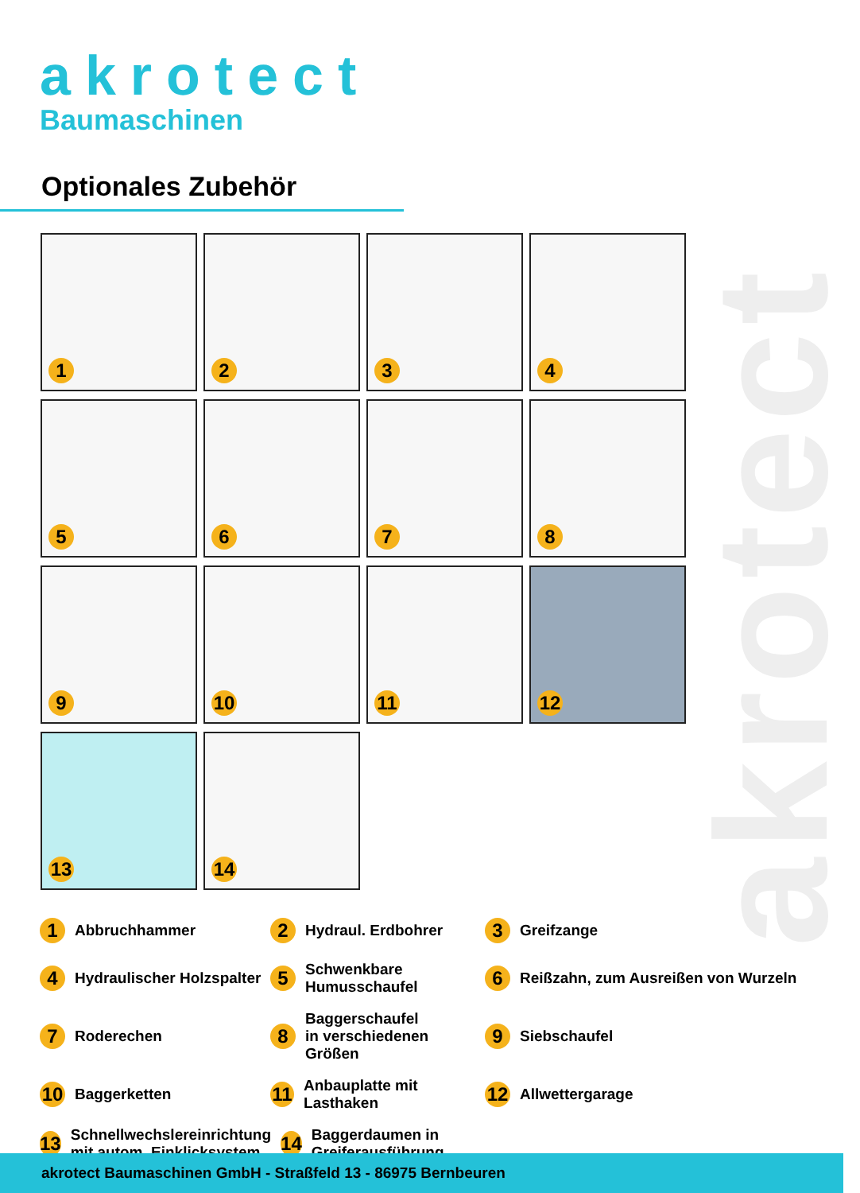akrotect
akrotect
Baumaschinen
Optionales Zubehör
1
2
3
4
5
6
7
8
9
10
11
12
13
14
1 Abbruchhammer
2 Hydraul. Erdbohrer
3 Greifzange
4 Hydraulischer Holzspalter
5 Schwenkbare
Humusschaufel
6 Reißzahn, zum Ausreißen von Wurzeln
7 Roderechen
8 Baggerschaufel
in verschiedenen
Größen
9 Siebschaufel
10 Baggerketten
11 Anbauplatte mit Lasthaken
12 Allwettergarage
13 Schnellwechslereinrichtung
mit autom. Einklicksystem 14 Baggerdaumen in Greiferausführung
akrotect Baumaschinen GmbH - Straßfeld 13 - 86975 Bernbeuren